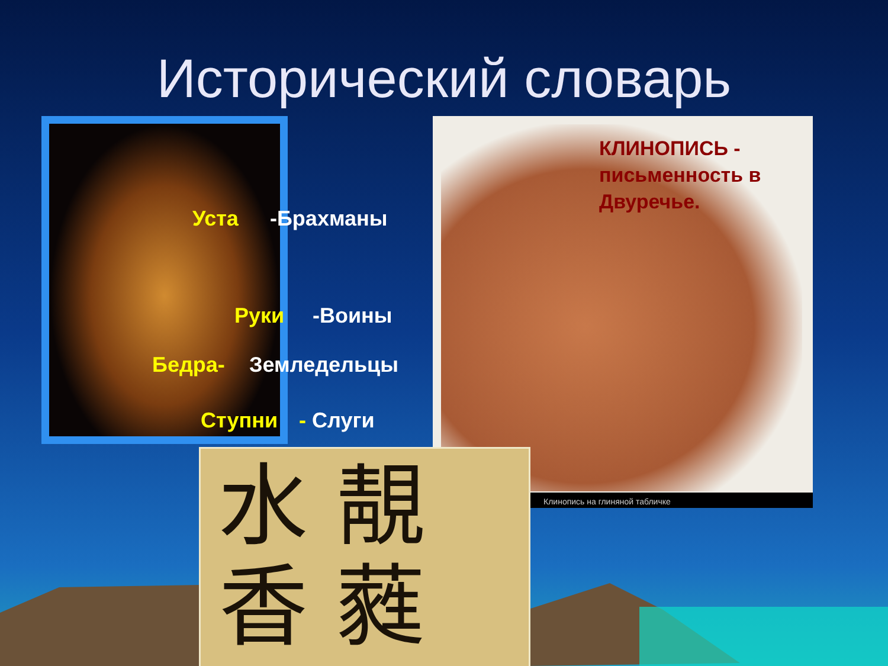Исторический словарь
Уста -Брахманы
Руки -Воины
Бедра- Земледельцы
Ступни - Слуги
КЛИНОПИСЬ -
письменность в
Двуречье.
Клинопись на глиняной табличке
水 靚
香 蕤